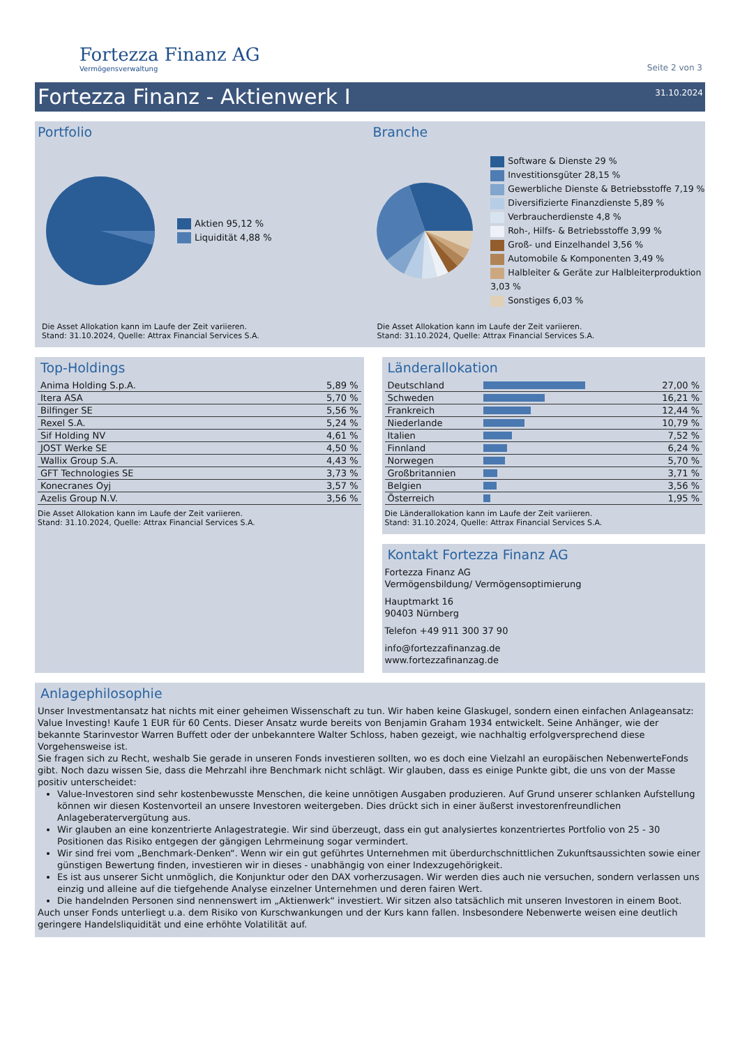Fortezza Finanz AG
Vermögensverwaltung
Seite 2 von 3
Fortezza Finanz - Aktienwerk I
31.10.2024
Portfolio
Aktien 95,12 %
Liquidität 4,88 %
Die Asset Allokation kann im Laufe der Zeit variieren.
Stand: 31.10.2024, Quelle: Attrax Financial Services S.A.
Branche
Software & Dienste 29 %
Investitionsgüter 28,15 %
Gewerbliche Dienste & Betriebsstoffe 7,19 %
Diversifizierte Finanzdienste 5,89 %
Verbraucherdienste 4,8 %
Roh-, Hilfs- & Betriebsstoffe 3,99 %
Groß- und Einzelhandel 3,56 %
Automobile & Komponenten 3,49 %
Halbleiter & Geräte zur Halbleiterproduktion 3,03 %
Sonstiges 6,03 %
Die Asset Allokation kann im Laufe der Zeit variieren.
Stand: 31.10.2024, Quelle: Attrax Financial Services S.A.
Top-Holdings
| Anima Holding S.p.A. | 5,89 % |
| Itera ASA | 5,70 % |
| Bilfinger SE | 5,56 % |
| Rexel S.A. | 5,24 % |
| Sif Holding NV | 4,61 % |
| JOST Werke SE | 4,50 % |
| Wallix Group S.A. | 4,43 % |
| GFT Technologies SE | 3,73 % |
| Konecranes Oyj | 3,57 % |
| Azelis Group N.V. | 3,56 % |
Die Asset Allokation kann im Laufe der Zeit variieren.
Stand: 31.10.2024, Quelle: Attrax Financial Services S.A.
Länderallokation
| Deutschland | | 27,00 % |
| Schweden | | 16,21 % |
| Frankreich | | 12,44 % |
| Niederlande | | 10,79 % |
| Italien | | 7,52 % |
| Finnland | | 6,24 % |
| Norwegen | | 5,70 % |
| Großbritannien | | 3,71 % |
| Belgien | | 3,56 % |
| Österreich | | 1,95 % |
Die Länderallokation kann im Laufe der Zeit variieren.
Stand: 31.10.2024, Quelle: Attrax Financial Services S.A.
Kontakt Fortezza Finanz AG
Fortezza Finanz AG
Vermögensbildung/ Vermögensoptimierung
Hauptmarkt 16
90403 Nürnberg
Telefon +49 911 300 37 90
info@fortezzafinanzag.de
www.fortezzafinanzag.de
Anlagephilosophie
Unser Investmentansatz hat nichts mit einer geheimen Wissenschaft zu tun. Wir haben keine Glaskugel, sondern einen einfachen Anlageansatz: Value Investing! Kaufe 1 EUR für 60 Cents. Dieser Ansatz wurde bereits von Benjamin Graham 1934 entwickelt. Seine Anhänger, wie der bekannte Starinvestor Warren Buffett oder der unbekanntere Walter Schloss, haben gezeigt, wie nachhaltig erfolgversprechend diese Vorgehensweise ist.
Sie fragen sich zu Recht, weshalb Sie gerade in unseren Fonds investieren sollten, wo es doch eine Vielzahl an europäischen NebenwerteFonds gibt. Noch dazu wissen Sie, dass die Mehrzahl ihre Benchmark nicht schlägt. Wir glauben, dass es einige Punkte gibt, die uns von der Masse positiv unterscheidet:
Value-Investoren sind sehr kostenbewusste Menschen, die keine unnötigen Ausgaben produzieren. Auf Grund unserer schlanken Aufstellung können wir diesen Kostenvorteil an unsere Investoren weitergeben. Dies drückt sich in einer äußerst investorenfreundlichen Anlageberatervergütung aus.
Wir glauben an eine konzentrierte Anlagestrategie. Wir sind überzeugt, dass ein gut analysiertes konzentriertes Portfolio von 25 - 30 Positionen das Risiko entgegen der gängigen Lehrmeinung sogar vermindert.
Wir sind frei vom „Benchmark-Denken“. Wenn wir ein gut geführtes Unternehmen mit überdurchschnittlichen Zukunftsaussichten sowie einer günstigen Bewertung finden, investieren wir in dieses - unabhängig von einer Indexzugehörigkeit.
Es ist aus unserer Sicht unmöglich, die Konjunktur oder den DAX vorherzusagen. Wir werden dies auch nie versuchen, sondern verlassen uns einzig und alleine auf die tiefgehende Analyse einzelner Unternehmen und deren fairen Wert.
Die handelnden Personen sind nennenswert im „Aktienwerk“ investiert. Wir sitzen also tatsächlich mit unseren Investoren in einem Boot.
Auch unser Fonds unterliegt u.a. dem Risiko von Kurschwankungen und der Kurs kann fallen. Insbesondere Nebenwerte weisen eine deutlich geringere Handelsliquidität und eine erhöhte Volatilität auf.